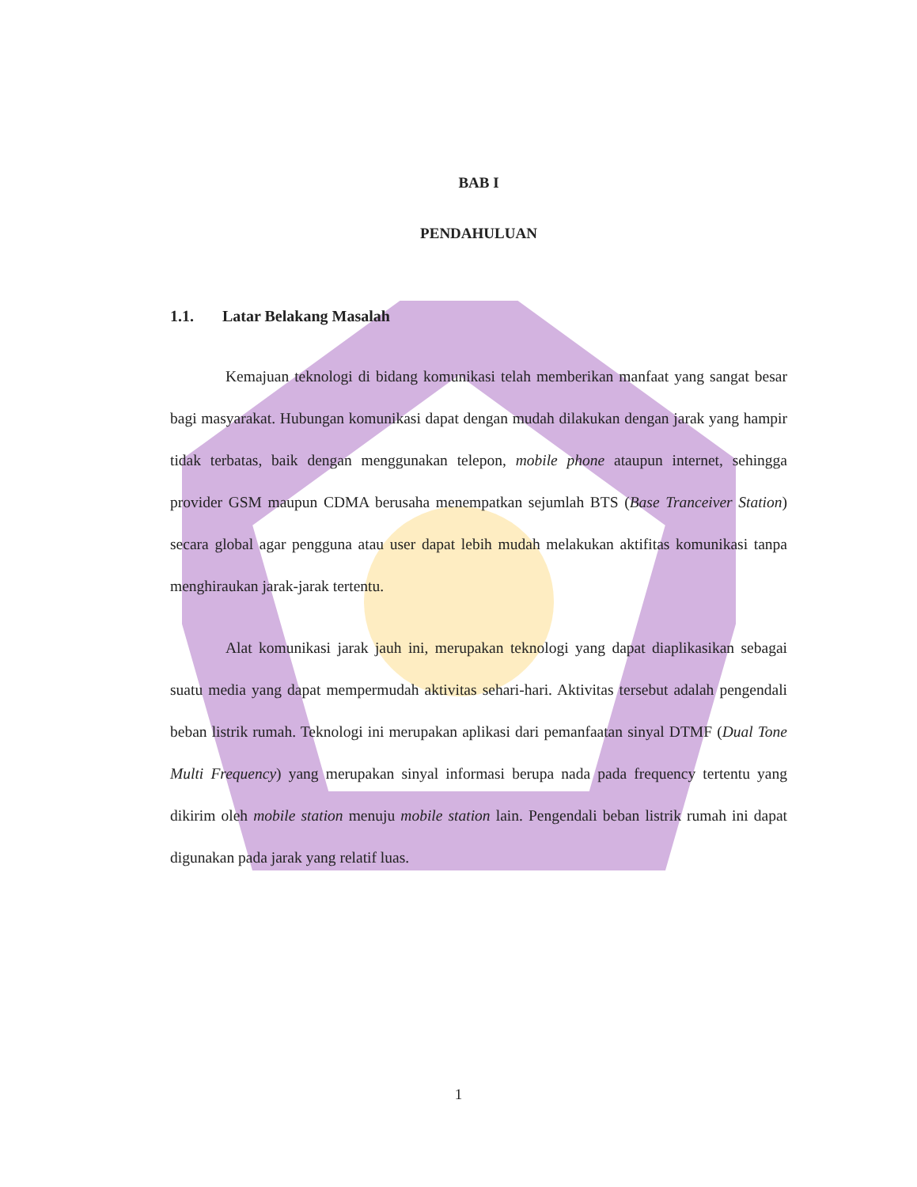BAB I
PENDAHULUAN
1.1. Latar Belakang Masalah
Kemajuan teknologi di bidang komunikasi telah memberikan manfaat yang sangat besar bagi masyarakat. Hubungan komunikasi dapat dengan mudah dilakukan dengan jarak yang hampir tidak terbatas, baik dengan menggunakan telepon, mobile phone ataupun internet, sehingga provider GSM maupun CDMA berusaha menempatkan sejumlah BTS (Base Tranceiver Station) secara global agar pengguna atau user dapat lebih mudah melakukan aktifitas komunikasi tanpa menghiraukan jarak-jarak tertentu.
Alat komunikasi jarak jauh ini, merupakan teknologi yang dapat diaplikasikan sebagai suatu media yang dapat mempermudah aktivitas sehari-hari. Aktivitas tersebut adalah pengendali beban listrik rumah. Teknologi ini merupakan aplikasi dari pemanfaatan sinyal DTMF (Dual Tone Multi Frequency) yang merupakan sinyal informasi berupa nada pada frequency tertentu yang dikirim oleh mobile station menuju mobile station lain. Pengendali beban listrik rumah ini dapat digunakan pada jarak yang relatif luas.
1